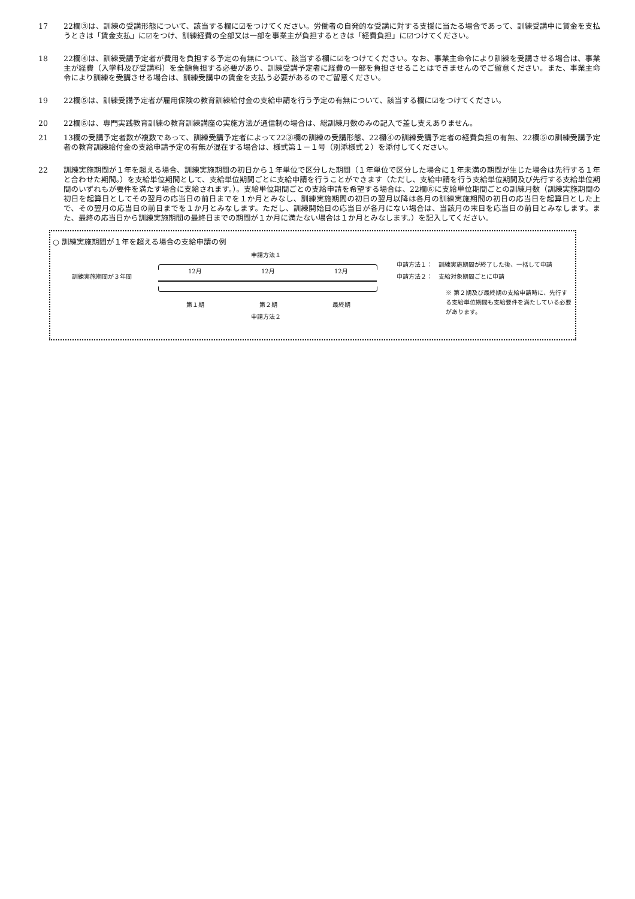17 22欄③は、訓練の受講形態について、該当する欄に☑をつけてください。労働者の自発的な受講に対する支援に当たる場合であって、訓練受講中に賃金を支払うときは「賃金支払」に☑をつけ、訓練経費の全部又は一部を事業主が負担するときは「経費負担」に☑つけてください。
18 22欄④は、訓練受講予定者が費用を負担する予定の有無について、該当する欄に☑をつけてください。なお、事業主命令により訓練を受講させる場合は、事業主が経費（入学料及び受講料）を全額負担する必要があり、訓練受講予定者に経費の一部を負担させることはできませんのでご留意ください。また、事業主命令により訓練を受講させる場合は、訓練受講中の賃金を支払う必要があるのでご留意ください。
19 22欄⑤は、訓練受講予定者が雇用保険の教育訓練給付金の支給申請を行う予定の有無について、該当する欄に☑をつけてください。
20 22欄⑥は、専門実践教育訓練の教育訓練講座の実施方法が通信制の場合は、総訓練月数のみの記入で差し支えありません。
21 13欄の受講予定者数が複数であって、訓練受講予定者によって22③欄の訓練の受講形態、22欄④の訓練受講予定者の経費負担の有無、22欄⑤の訓練受講予定者の教育訓練給付金の支給申請予定の有無が混在する場合は、様式第１－１号（別添様式２）を添付してください。
22 訓練実施期間が１年を超える場合、訓練実施期間の初日から１年単位で区分した期間（１年単位で区分した場合に１年未満の期間が生じた場合は先行する１年と合わせた期間。）を支給単位期間として、支給単位期間ごとに支給申請を行うことができます（ただし、支給申請を行う支給単位期間及び先行する支給単位期間のいずれもが要件を満たす場合に支給されます。）。支給単位期間ごとの支給申請を希望する場合は、22欄⑥に支給単位期間ごとの訓練月数（訓練実施期間の初日を起算日としてその翌月の応当日の前日までを１か月とみなし、訓練実施期間の初日の翌月以降は各月の訓練実施期間の初日の応当日を起算日とした上で、その翌月の応当日の前日までを１か月とみなします。ただし、訓練開始日の応当日が各月にない場合は、当該月の末日を応当日の前日とみなします。また、最終の応当日から訓練実施期間の最終日までの期間が１か月に満たない場合は１か月とみなします。）を記入してください。
○ 訓練実施期間が１年を超える場合の支給申請の例
申請方法１
訓練実施期間が３年間
12月 12月 12月
第１期 第２期 最終期
申請方法２
申請方法１：　訓練実施期間が終了した後、一括して申請
申請方法２：　支給対象期間ごとに申請
※ 第２期及び最終期の支給申請時に、先行する支給単位期間も支給要件を満たしている必要があります。